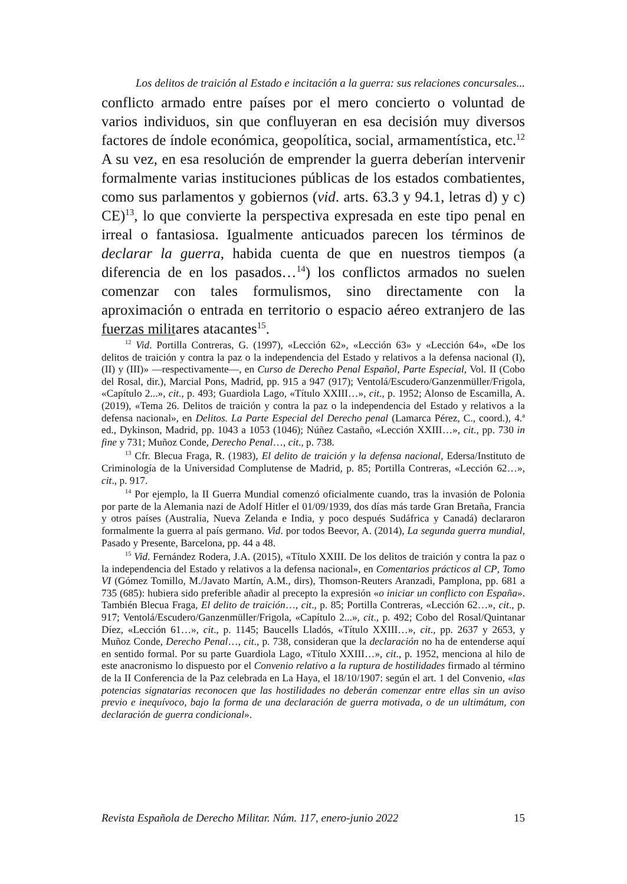Los delitos de traición al Estado e incitación a la guerra: sus relaciones concursales...
conflicto armado entre países por el mero concierto o voluntad de varios individuos, sin que confluyeran en esa decisión muy diversos factores de índole económica, geopolítica, social, armamentística, etc.<sup>12</sup> A su vez, en esa resolución de emprender la guerra deberían intervenir formalmente varias instituciones públicas de los estados combatientes, como sus parlamentos y gobiernos (vid. arts. 63.3 y 94.1, letras d) y c) CE)<sup>13</sup>, lo que convierte la perspectiva expresada en este tipo penal en irreal o fantasiosa. Igualmente anticuados parecen los términos de declarar la guerra, habida cuenta de que en nuestros tiempos (a diferencia de en los pasados…<sup>14</sup>) los conflictos armados no suelen comenzar con tales formulismos, sino directamente con la aproximación o entrada en territorio o espacio aéreo extranjero de las fuerzas militares atacantes<sup>15</sup>.
<sup>12</sup> Vid. Portilla Contreras, G. (1997), «Lección 62», «Lección 63» y «Lección 64», «De los delitos de traición y contra la paz o la independencia del Estado y relativos a la defensa nacional (I), (II) y (III)» —respectivamente—, en Curso de Derecho Penal Español, Parte Especial, Vol. II (Cobo del Rosal, dir.), Marcial Pons, Madrid, pp. 915 a 947 (917); Ventolá/Escudero/Ganzenmüller/Frigola, «Capítulo 2...», cit., p. 493; Guardiola Lago, «Título XXIII…», cit., p. 1952; Alonso de Escamilla, A. (2019), «Tema 26. Delitos de traición y contra la paz o la independencia del Estado y relativos a la defensa nacional», en Delitos. La Parte Especial del Derecho penal (Lamarca Pérez, C., coord.), 4.ª ed., Dykinson, Madrid, pp. 1043 a 1053 (1046); Núñez Castaño, «Lección XXIII…», cit., pp. 730 in fine y 731; Muñoz Conde, Derecho Penal…, cit., p. 738.
<sup>13</sup> Cfr. Blecua Fraga, R. (1983), El delito de traición y la defensa nacional, Edersa/Instituto de Criminología de la Universidad Complutense de Madrid, p. 85; Portilla Contreras, «Lección 62…», cit., p. 917.
<sup>14</sup> Por ejemplo, la II Guerra Mundial comenzó oficialmente cuando, tras la invasión de Polonia por parte de la Alemania nazi de Adolf Hitler el 01/09/1939, dos días más tarde Gran Bretaña, Francia y otros países (Australia, Nueva Zelanda e India, y poco después Sudáfrica y Canadá) declararon formalmente la guerra al país germano. Vid. por todos Beevor, A. (2014), La segunda guerra mundial, Pasado y Presente, Barcelona, pp. 44 a 48.
<sup>15</sup> Vid. Fernández Rodera, J.A. (2015), «Título XXIII. De los delitos de traición y contra la paz o la independencia del Estado y relativos a la defensa nacional», en Comentarios prácticos al CP, Tomo VI (Gómez Tomillo, M./Javato Martín, A.M., dirs), Thomson-Reuters Aranzadi, Pamplona, pp. 681 a 735 (685): hubiera sido preferible añadir al precepto la expresión «o iniciar un conflicto con España». También Blecua Fraga, El delito de traición…, cit., p. 85; Portilla Contreras, «Lección 62…», cit., p. 917; Ventolá/Escudero/Ganzenmüller/Frigola, «Capítulo 2...», cit., p. 492; Cobo del Rosal/Quintanar Díez, «Lección 61…», cit., p. 1145; Baucells Lladós, «Título XXIII…», cit., pp. 2637 y 2653, y Muñoz Conde, Derecho Penal…, cit., p. 738, consideran que la declaración no ha de entenderse aquí en sentido formal. Por su parte Guardiola Lago, «Título XXIII…», cit., p. 1952, menciona al hilo de este anacronismo lo dispuesto por el Convenio relativo a la ruptura de hostilidades firmado al término de la II Conferencia de la Paz celebrada en La Haya, el 18/10/1907: según el art. 1 del Convenio, «las potencias signatarias reconocen que las hostilidades no deberán comenzar entre ellas sin un aviso previo e inequívoco, bajo la forma de una declaración de guerra motivada, o de un ultimátum, con declaración de guerra condicional».
Revista Española de Derecho Militar. Núm. 117, enero-junio 2022 15